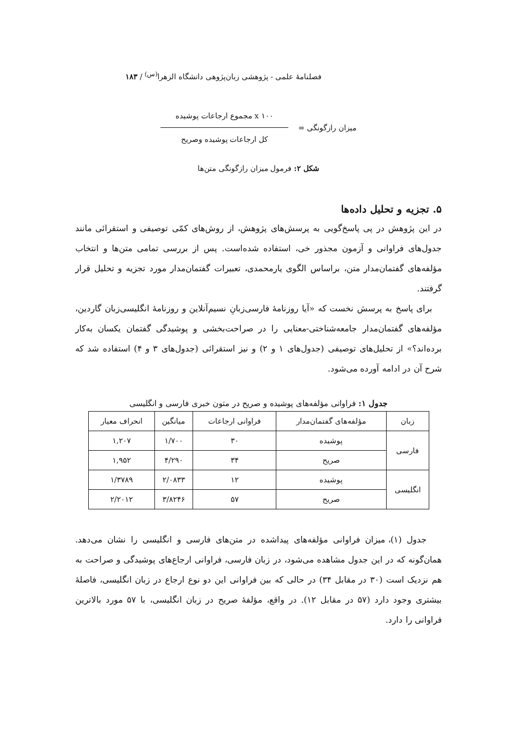فصلنامهٔ علمی - پژوهشی زبان‌پژوهی دانشگاه الزهرا<sup>(س)</sup> / ۱۸۳
میزان رازگونگی =
۱۰۰ x مجموع ارجاعات پوشیده
کل ارجاعات پوشیده وصریح
شکل ۲: فرمول میزان رازگونگی متن‌ها
۵. تجزیه و تحلیل داده‌ها
در این پژوهش در پی پاسخ‌گویی به پرسش‌های پژوهش، از روش‌های کمّی توصیفی و استقرائی مانند جدول‌های فراوانی و آزمون مجذور خی، استفاده شده‌است. پس از بررسی تمامی متن‌ها و انتخاب مؤلفه‌های گفتمان‌مدار متن، براساس الگوی یارمحمدی، تعبیرات گفتمان‌مدار مورد تجزیه و تحلیل قرار گرفتند.
برای پاسخ به پرسش نخست که «آیا روزنامهٔ فارسی‌زبانِ نسیم‌آنلاین و روزنامهٔ انگلیسی‌زبان گاردین، مؤلفه‌های گفتمان‌مدار جامعه‌شناختی-معنایی را در صراحت‌بخشی و پوشیدگی گفتمان یکسان به‌کار برده‌اند؟» از تحلیل‌های توصیفی (جدول‌های ۱ و ۲) و نیز استقرائی (جدول‌های ۳ و ۴) استفاده شد که شرح آن در ادامه آورده می‌شود.
جدول ۱: فراوانی مؤلفه‌های پوشیده و صریح در متون خبری فارسی و انگلیسی
| زبان | مؤلفه‌های گفتمان‌مدار | فراوانی ارجاعات | میانگین | انحراف معیار |
| --- | --- | --- | --- | --- |
| فارسی | پوشیده | ۳۰ | ۱/۷۰۰ | ۱,۲۰۷ |
| | صریح | ۳۴ | ۴/۲۹۰ | ۱,۹۵۲ |
| انگلیسی | پوشیده | ۱۲ | ۲/۰۸۳۳ | ۱/۳۷۸۹ |
| | صریح | ۵۷ | ۳/۸۲۴۶ | ۲/۲۰۱۲ |
جدول (۱)، میزان فراوانی مؤلفه‌های پیداشده در متن‌های فارسی و انگلیسی را نشان می‌دهد. همان‌گونه که در این جدول مشاهده می‌شود، در زبان فارسی، فراوانی ارجاع‌های پوشیدگی و صراحت به هم نزدیک است (۳۰ در مقابل ۳۴) در حالی که بین فراوانی این دو نوع ارجاع در زبان انگلیسی، فاصلهٔ بیشتری وجود دارد (۵۷ در مقابل ۱۲). در واقع، مؤلفهٔ صریح در زبان انگلیسی، با ۵۷ مورد بالاترین فراوانی را دارد.